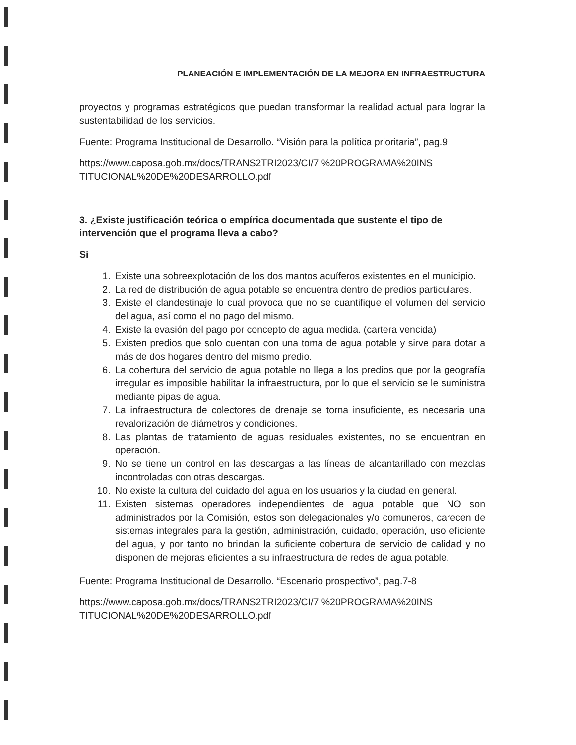PLANEACIÓN E IMPLEMENTACIÓN DE LA MEJORA EN INFRAESTRUCTURA
proyectos y programas estratégicos que puedan transformar la realidad actual para lograr la sustentabilidad de los servicios.
Fuente: Programa Institucional de Desarrollo. “Visión para la política prioritaria”, pag.9
https://www.caposa.gob.mx/docs/TRANS2TRI2023/CI/7.%20PROGRAMA%20INS TITUCIONAL%20DE%20DESARROLLO.pdf
3. ¿Existe justificación teórica o empírica documentada que sustente el tipo de intervención que el programa lleva a cabo?
Si
1. Existe una sobreexplotación de los dos mantos acuíferos existentes en el municipio.
2. La red de distribución de agua potable se encuentra dentro de predios particulares.
3. Existe el clandestinaje lo cual provoca que no se cuantifique el volumen del servicio del agua, así como el no pago del mismo.
4. Existe la evasión del pago por concepto de agua medida. (cartera vencida)
5. Existen predios que solo cuentan con una toma de agua potable y sirve para dotar a más de dos hogares dentro del mismo predio.
6. La cobertura del servicio de agua potable no llega a los predios que por la geografía irregular es imposible habilitar la infraestructura, por lo que el servicio se le suministra mediante pipas de agua.
7. La infraestructura de colectores de drenaje se torna insuficiente, es necesaria una revalorización de diámetros y condiciones.
8. Las plantas de tratamiento de aguas residuales existentes, no se encuentran en operación.
9. No se tiene un control en las descargas a las líneas de alcantarillado con mezclas incontroladas con otras descargas.
10. No existe la cultura del cuidado del agua en los usuarios y la ciudad en general.
11. Existen sistemas operadores independientes de agua potable que NO son administrados por la Comisión, estos son delegacionales y/o comuneros, carecen de sistemas integrales para la gestión, administración, cuidado, operación, uso eficiente del agua, y por tanto no brindan la suficiente cobertura de servicio de calidad y no disponen de mejoras eficientes a su infraestructura de redes de agua potable.
Fuente: Programa Institucional de Desarrollo. “Escenario prospectivo”, pag.7-8
https://www.caposa.gob.mx/docs/TRANS2TRI2023/CI/7.%20PROGRAMA%20INS TITUCIONAL%20DE%20DESARROLLO.pdf